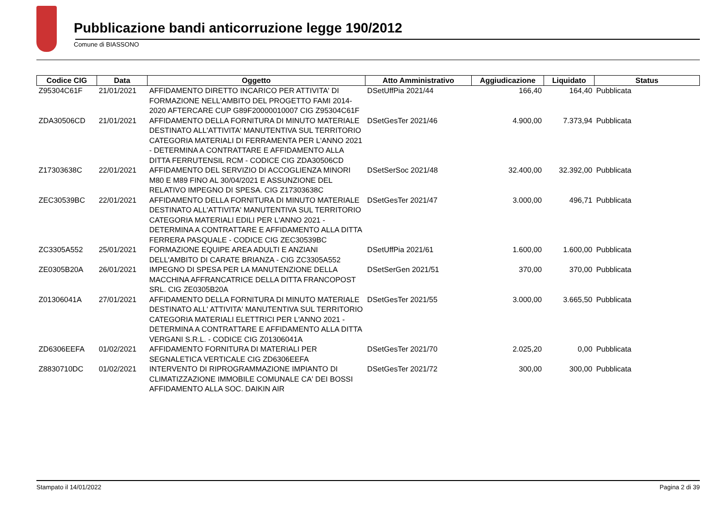Pubblicazione bandi anticorruzione legge 190/2012
Comune di BIASSONO
| Codice CIG | Data | Oggetto | Atto Amministrativo | Aggiudicazione | Liquidato | Status |
| --- | --- | --- | --- | --- | --- | --- |
| Z95304C61F | 21/01/2021 | AFFIDAMENTO DIRETTO INCARICO PER ATTIVITA' DI FORMAZIONE NELL'AMBITO DEL PROGETTO FAMI 2014-2020 AFTERCARE CUP G89F20000010007 CIG Z95304C61F | DSetUffPia 2021/44 | 166,40 | 164,40 | Pubblicata |
| ZDA30506CD | 21/01/2021 | AFFIDAMENTO DELLA FORNITURA DI MINUTO MATERIALE DESTINATO ALL'ATTIVITA' MANUTENTIVA SUL TERRITORIO CATEGORIA MATERIALI DI FERRAMENTA PER L'ANNO 2021 - DETERMINA A CONTRATTARE E AFFIDAMENTO ALLA DITTA FERRUTENSIL RCM - CODICE CIG ZDA30506CD | DSetGesTer 2021/46 | 4.900,00 | 7.373,94 | Pubblicata |
| Z17303638C | 22/01/2021 | AFFIDAMENTO DEL SERVIZIO DI ACCOGLIENZA MINORI M80 E M89 FINO AL 30/04/2021 E ASSUNZIONE DEL RELATIVO IMPEGNO DI SPESA. CIG Z17303638C | DSetSerSoc 2021/48 | 32.400,00 | 32.392,00 | Pubblicata |
| ZEC30539BC | 22/01/2021 | AFFIDAMENTO DELLA FORNITURA DI MINUTO MATERIALE DESTINATO ALL'ATTIVITA' MANUTENTIVA SUL TERRITORIO CATEGORIA MATERIALI EDILI PER L'ANNO 2021 - DETERMINA A CONTRATTARE E AFFIDAMENTO ALLA DITTA FERRERA PASQUALE - CODICE CIG ZEC30539BC | DSetGesTer 2021/47 | 3.000,00 | 496,71 | Pubblicata |
| ZC3305A552 | 25/01/2021 | FORMAZIONE EQUIPE AREA ADULTI E ANZIANI DELL'AMBITO DI CARATE BRIANZA - CIG ZC3305A552 | DSetUffPia 2021/61 | 1.600,00 | 1.600,00 | Pubblicata |
| ZE0305B20A | 26/01/2021 | IMPEGNO DI SPESA PER LA MANUTENZIONE DELLA MACCHINA AFFRANCATRICE DELLA DITTA FRANCOPOST SRL. CIG ZE0305B20A | DSetSerGen 2021/51 | 370,00 | 370,00 | Pubblicata |
| Z01306041A | 27/01/2021 | AFFIDAMENTO DELLA FORNITURA DI MINUTO MATERIALE DESTINATO ALL' ATTIVITA' MANUTENTIVA SUL TERRITORIO CATEGORIA MATERIALI ELETTRICI PER L'ANNO 2021 - DETERMINA A CONTRATTARE E AFFIDAMENTO ALLA DITTA VERGANI S.R.L. - CODICE CIG Z01306041A | DSetGesTer 2021/55 | 3.000,00 | 3.665,50 | Pubblicata |
| ZD6306EEFA | 01/02/2021 | AFFIDAMENTO FORNITURA DI MATERIALI PER SEGNALETICA VERTICALE CIG ZD6306EEFA | DSetGesTer 2021/70 | 2.025,20 | 0,00 | Pubblicata |
| Z8830710DC | 01/02/2021 | INTERVENTO DI RIPROGRAMMAZIONE IMPIANTO DI CLIMATIZZAZIONE IMMOBILE COMUNALE CA' DEI BOSSI AFFIDAMENTO ALLA SOC. DAIKIN AIR | DSetGesTer 2021/72 | 300,00 | 300,00 | Pubblicata |
Stampato il 14/01/2022 Pagina 2 di 39